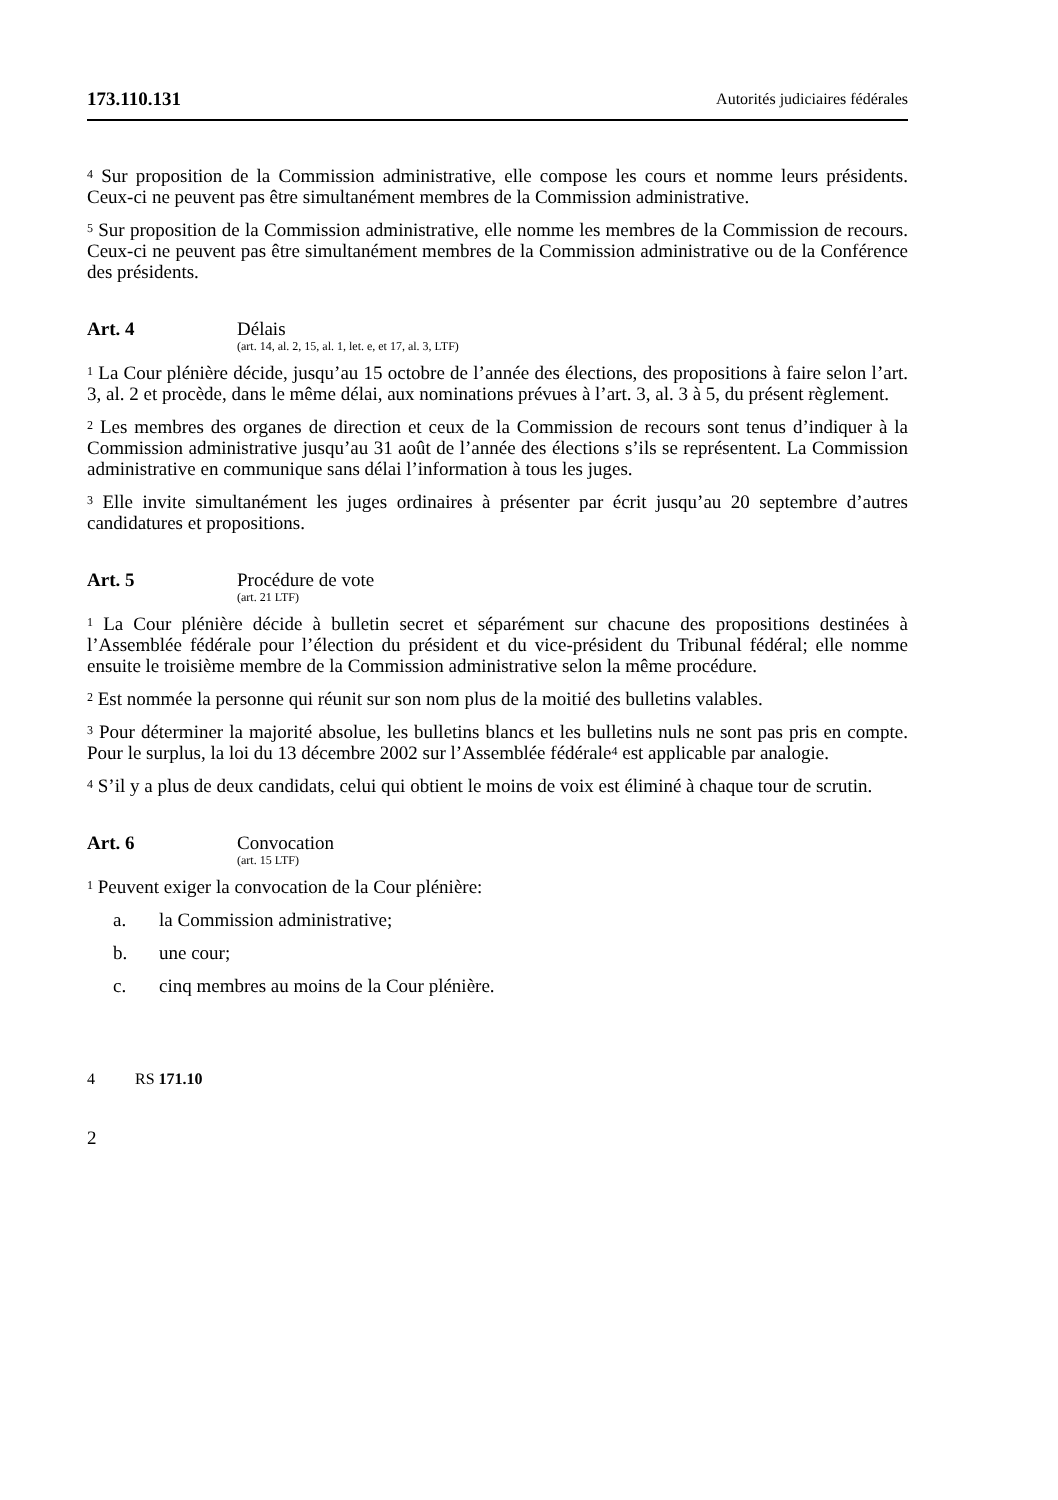173.110.131 Autorités judiciaires fédérales
<sup>4</sup> Sur proposition de la Commission administrative, elle compose les cours et nomme leurs présidents. Ceux-ci ne peuvent pas être simultanément membres de la Commission administrative.
<sup>5</sup> Sur proposition de la Commission administrative, elle nomme les membres de la Commission de recours. Ceux-ci ne peuvent pas être simultanément membres de la Commission administrative ou de la Conférence des présidents.
Art. 4 Délais
(art. 14, al. 2, 15, al. 1, let. e, et 17, al. 3, LTF)
<sup>1</sup> La Cour plénière décide, jusqu’au 15 octobre de l’année des élections, des propositions à faire selon l’art. 3, al. 2 et procède, dans le même délai, aux nominations prévues à l’art. 3, al. 3 à 5, du présent règlement.
<sup>2</sup> Les membres des organes de direction et ceux de la Commission de recours sont tenus d’indiquer à la Commission administrative jusqu’au 31 août de l’année des élections s’ils se représentent. La Commission administrative en communique sans délai l’information à tous les juges.
<sup>3</sup> Elle invite simultanément les juges ordinaires à présenter par écrit jusqu’au 20 septembre d’autres candidatures et propositions.
Art. 5 Procédure de vote
(art. 21 LTF)
<sup>1</sup> La Cour plénière décide à bulletin secret et séparément sur chacune des propositions destinées à l’Assemblée fédérale pour l’élection du président et du vice-président du Tribunal fédéral; elle nomme ensuite le troisième membre de la Commission administrative selon la même procédure.
<sup>2</sup> Est nommée la personne qui réunit sur son nom plus de la moitié des bulletins valables.
<sup>3</sup> Pour déterminer la majorité absolue, les bulletins blancs et les bulletins nuls ne sont pas pris en compte. Pour le surplus, la loi du 13 décembre 2002 sur l’Assemblée fédérale<sup>4</sup> est applicable par analogie.
<sup>4</sup> S’il y a plus de deux candidats, celui qui obtient le moins de voix est éliminé à chaque tour de scrutin.
Art. 6 Convocation
(art. 15 LTF)
<sup>1</sup> Peuvent exiger la convocation de la Cour plénière:
a. la Commission administrative;
b. une cour;
c. cinq membres au moins de la Cour plénière.
4 RS 171.10
2